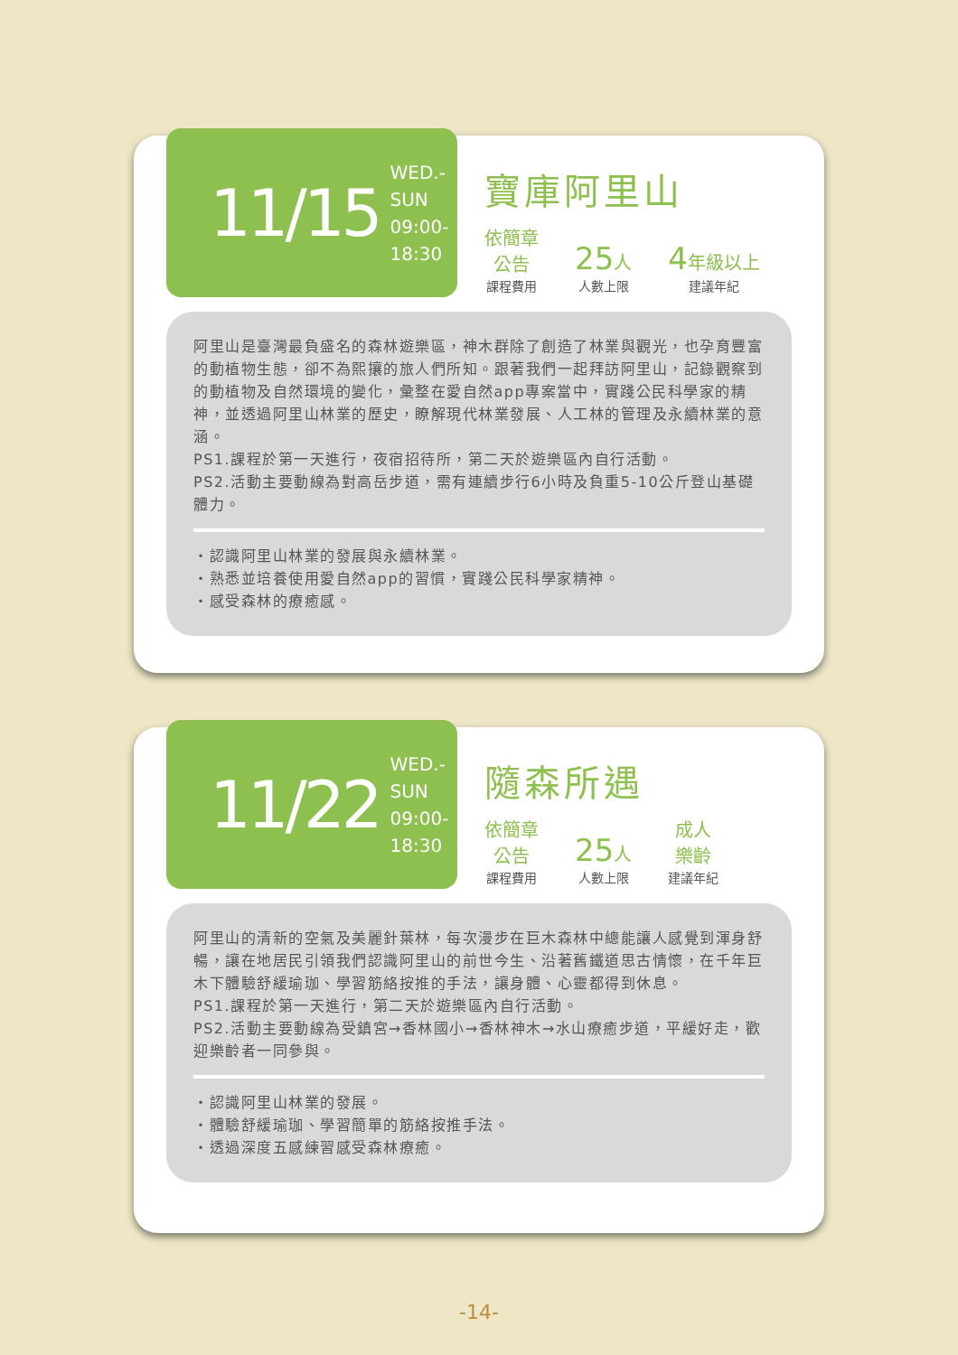11/15
WED.-SUN
09:00-18:30
寶庫阿里山
依簡章
公告
課程費用
25人
人數上限
4年級以上
建議年紀
阿里山是臺灣最負盛名的森林遊樂區，神木群除了創造了林業與觀光，也孕育豐富的動植物生態，卻不為熙攘的旅人們所知。跟著我們一起拜訪阿里山，記錄觀察到的動植物及自然環境的變化，彙整在愛自然app專案當中，實踐公民科學家的精神，並透過阿里山林業的歷史，瞭解現代林業發展、人工林的管理及永續林業的意涵。
PS1.課程於第一天進行，夜宿招待所，第二天於遊樂區內自行活動。
PS2.活動主要動線為對高岳步道，需有連續步行6小時及負重5-10公斤登山基礎體力。
・認識阿里山林業的發展與永續林業。
・熟悉並培養使用愛自然app的習慣，實踐公民科學家精神。
・感受森林的療癒感。
11/22
WED.-SUN
09:00-18:30
隨森所遇
依簡章
公告
課程費用
25人
人數上限
成人
樂齡
建議年紀
阿里山的清新的空氣及美麗針葉林，每次漫步在巨木森林中總能讓人感覺到渾身舒暢，讓在地居民引領我們認識阿里山的前世今生、沿著舊鐵道思古情懷，在千年巨木下體驗舒緩瑜珈、學習筋絡按推的手法，讓身體、心靈都得到休息。
PS1.課程於第一天進行，第二天於遊樂區內自行活動。
PS2.活動主要動線為受鎮宮→香林國小→香林神木→水山療癒步道，平緩好走，歡迎樂齡者一同參與。
・認識阿里山林業的發展。
・體驗舒緩瑜珈、學習簡單的筋絡按推手法。
・透過深度五感練習感受森林療癒。
-14-